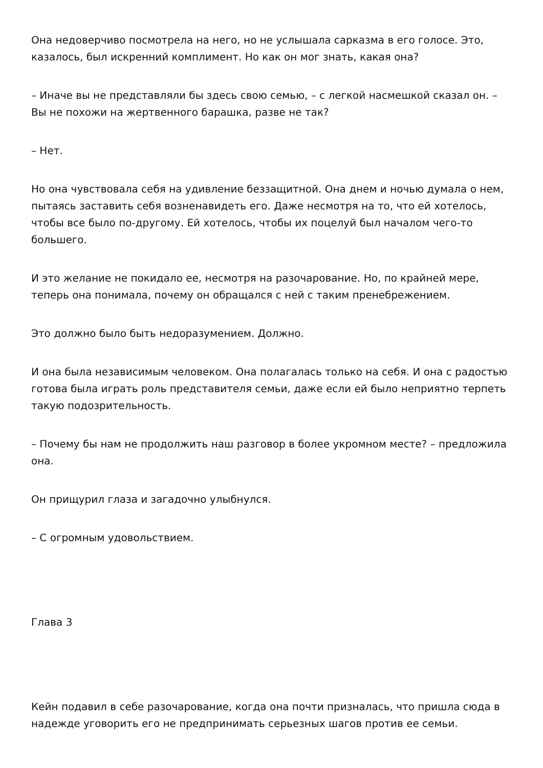Она недоверчиво посмотрела на него, но не услышала сарказма в его голосе. Это, казалось, был искренний комплимент. Но как он мог знать, какая она?
– Иначе вы не представляли бы здесь свою семью, – с легкой насмешкой сказал он. – Вы не похожи на жертвенного барашка, разве не так?
– Нет.
Но она чувствовала себя на удивление беззащитной. Она днем и ночью думала о нем, пытаясь заставить себя возненавидеть его. Даже несмотря на то, что ей хотелось, чтобы все было по-другому. Ей хотелось, чтобы их поцелуй был началом чего-то большего.
И это желание не покидало ее, несмотря на разочарование. Но, по крайней мере, теперь она понимала, почему он обращался с ней с таким пренебрежением.
Это должно было быть недоразумением. Должно.
И она была независимым человеком. Она полагалась только на себя. И она с радостью готова была играть роль представителя семьи, даже если ей было неприятно терпеть такую подозрительность.
– Почему бы нам не продолжить наш разговор в более укромном месте? – предложила она.
Он прищурил глаза и загадочно улыбнулся.
– С огромным удовольствием.
Глава 3
Кейн подавил в себе разочарование, когда она почти призналась, что пришла сюда в надежде уговорить его не предпринимать серьезных шагов против ее семьи.